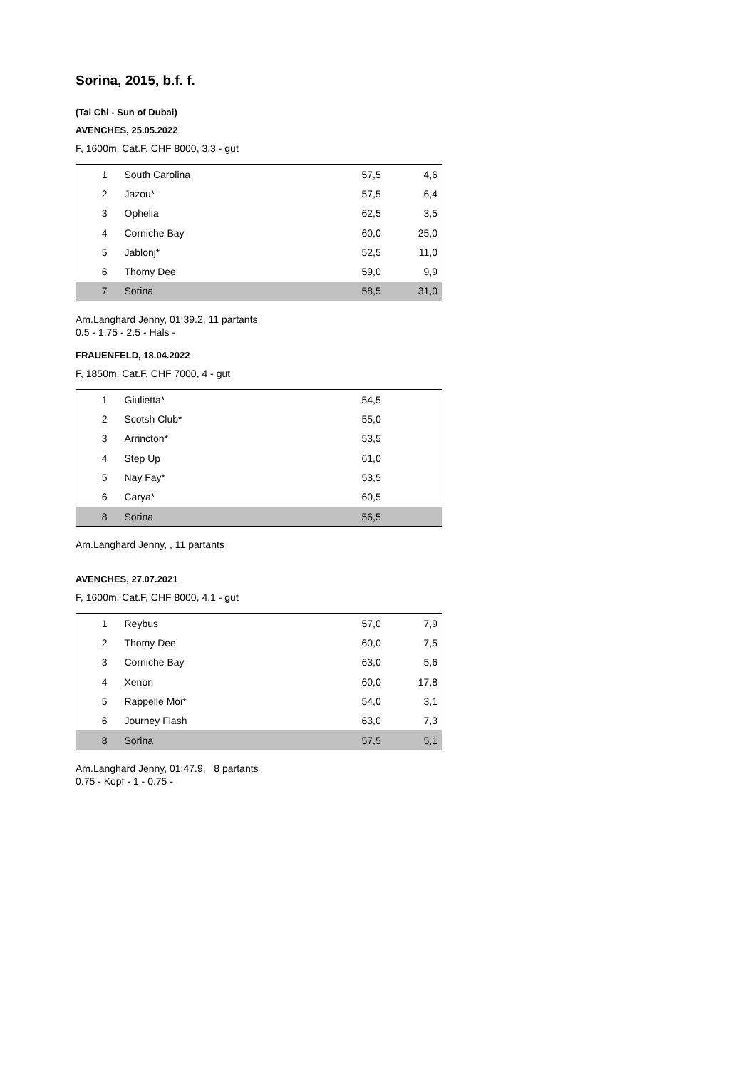Sorina, 2015, b.f. f.
(Tai Chi - Sun of Dubai)
AVENCHES, 25.05.2022
F, 1600m, Cat.F, CHF 8000, 3.3 - gut
| 1 | South Carolina | 57,5 | 4,6 |
| 2 | Jazou* | 57,5 | 6,4 |
| 3 | Ophelia | 62,5 | 3,5 |
| 4 | Corniche Bay | 60,0 | 25,0 |
| 5 | Jablonj* | 52,5 | 11,0 |
| 6 | Thomy Dee | 59,0 | 9,9 |
| 7 | Sorina | 58,5 | 31,0 |
Am.Langhard Jenny, 01:39.2, 11 partants
0.5 - 1.75 - 2.5 - Hals -
FRAUENFELD, 18.04.2022
F, 1850m, Cat.F, CHF 7000, 4 - gut
| 1 | Giulietta* | 54,5 | |
| 2 | Scotsh Club* | 55,0 | |
| 3 | Arrincton* | 53,5 | |
| 4 | Step Up | 61,0 | |
| 5 | Nay Fay* | 53,5 | |
| 6 | Carya* | 60,5 | |
| 8 | Sorina | 56,5 | |
Am.Langhard Jenny, , 11 partants
AVENCHES, 27.07.2021
F, 1600m, Cat.F, CHF 8000, 4.1 - gut
| 1 | Reybus | 57,0 | 7,9 |
| 2 | Thomy Dee | 60,0 | 7,5 |
| 3 | Corniche Bay | 63,0 | 5,6 |
| 4 | Xenon | 60,0 | 17,8 |
| 5 | Rappelle Moi* | 54,0 | 3,1 |
| 6 | Journey Flash | 63,0 | 7,3 |
| 8 | Sorina | 57,5 | 5,1 |
Am.Langhard Jenny, 01:47.9, 8 partants
0.75 - Kopf - 1 - 0.75 -